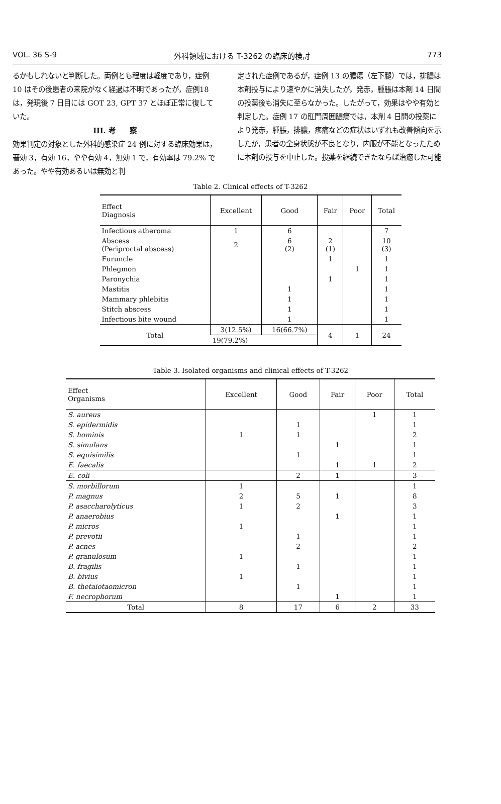VOL. 36 S-9 外科領域における T-3262 の臨床的検討 773
るかもしれないと判断した。両例とも程度は軽度であり，症例 10 はその後患者の来院がなく経過は不明であったが，症例18 は，発現後 7 日目には GOT 23, GPT 37 とほぼ正常に復していた。
III. 考　　察効果判定の対象とした外科的感染症 24 例に対する臨床効果は，著効 3，有効 16，やや有効 4，無効 1 で，有効率は 79.2% であった。やや有効あるいは無効と判
定された症例であるが，症例 13 の膿瘍（左下腿）では，排膿は本剤投与により速やかに消失したが，発赤，腫脹は本剤 14 日間の投薬後も消失に至らなかった。したがって，効果はやや有効と判定した。症例 17 の肛門周囲膿瘍では，本剤 4 日間の投薬により発赤，腫脹，排膿，疼痛などの症状はいずれも改善傾向を示したが，患者の全身状態が不良となり，内服が不能となったために本剤の投与を中止した。投薬を継続できたならば治癒した可能
Table 2. Clinical effects of T-3262
| Effect Diagnosis | Excellent | Good | Fair | Poor | Total |
| --- | --- | --- | --- | --- | --- |
| Infectious atheroma | 1 | 6 | | | 7 |
| Abscess (Periproctal abscess) | 2 | 6 (2) | 2 (1) | | 10 (3) |
| Furuncle | | | 1 | | 1 |
| Phlegmon | | | | 1 | 1 |
| Paronychia | | | 1 | | 1 |
| Mastitis | | 1 | | | 1 |
| Mammary phlebitis | | 1 | | | 1 |
| Stitch abscess | | 1 | | | 1 |
| Infectious bite wound | | 1 | | | 1 |
| Total | 3(12.5%) | 16(66.7%) | 4 | 1 | 24 |
| | 19(79.2%) | | | | |
Table 3. Isolated organisms and clinical effects of T-3262
| Effect Organisms | Excellent | Good | Fair | Poor | Total |
| --- | --- | --- | --- | --- | --- |
| S. aureus | | | | 1 | 1 |
| S. epidermidis | | 1 | | | 1 |
| S. hominis | 1 | 1 | | | 2 |
| S. simulans | | | 1 | | 1 |
| S. equisimilis | | 1 | | | 1 |
| E. faecalis | | | 1 | 1 | 2 |
| E. coli | | 2 | 1 | | 3 |
| S. morbillorum | 1 | | | | 1 |
| P. magnus | 2 | 5 | 1 | | 8 |
| P. asaccharolyticus | 1 | 2 | | | 3 |
| P. anaerobius | | | 1 | | 1 |
| P. micros | 1 | | | | 1 |
| P. prevotii | | 1 | | | 1 |
| P. acnes | | 2 | | | 2 |
| P. granulosum | 1 | | | | 1 |
| B. fragilis | | 1 | | | 1 |
| B. bivius | 1 | | | | 1 |
| B. thetaiotaomicron | | 1 | | | 1 |
| F. necrophorum | | | 1 | | 1 |
| Total | 8 | 17 | 6 | 2 | 33 |